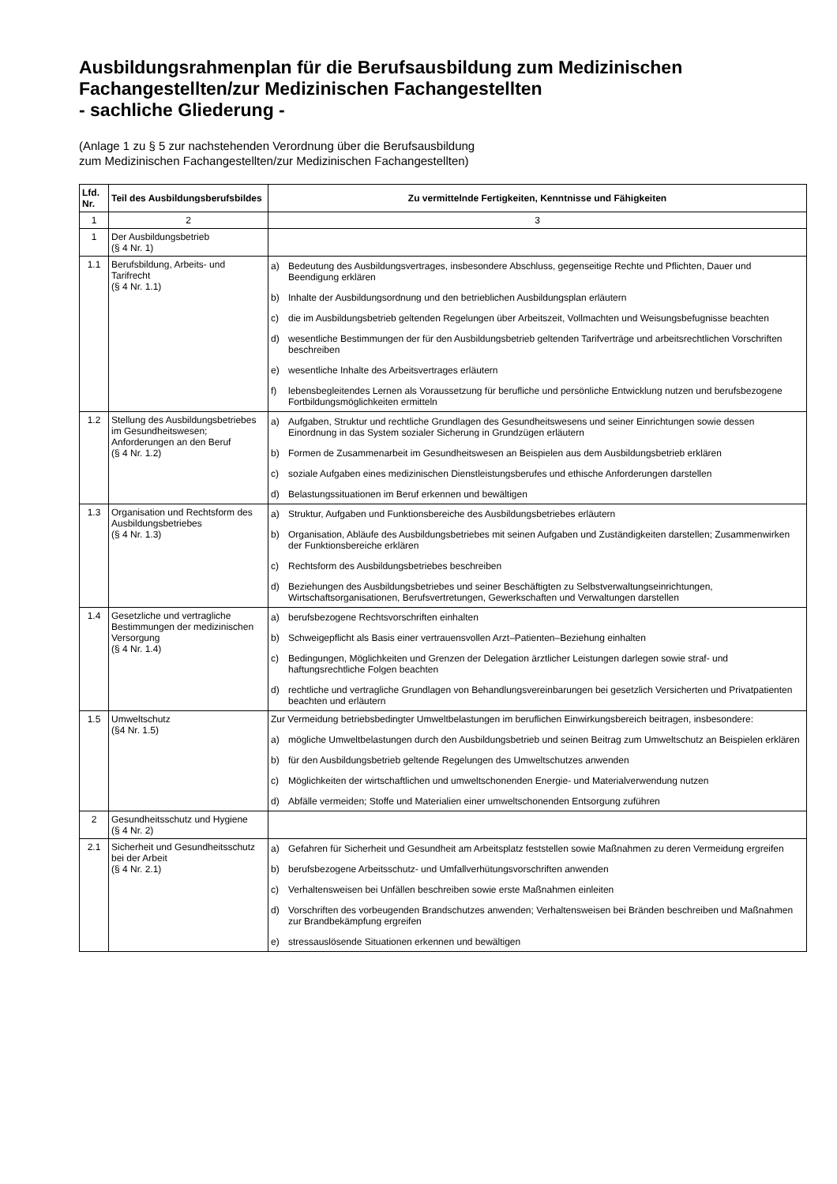Ausbildungsrahmenplan für die Berufsausbildung zum Medizinischen Fachangestellten/zur Medizinischen Fachangestellten
- sachliche Gliederung -
(Anlage 1 zu § 5 zur nachstehenden Verordnung über die Berufsausbildung
zum Medizinischen Fachangestellten/zur Medizinischen Fachangestellten)
| Lfd. Nr. | Teil des Ausbildungsberufsbildes | Zu vermittelnde Fertigkeiten, Kenntnisse und Fähigkeiten |
| --- | --- | --- |
| 1 | 2 | 3 |
| 1 | Der Ausbildungsbetrieb (§ 4 Nr. 1) | |
| 1.1 | Berufsbildung, Arbeits- und Tarifrecht (§ 4 Nr. 1.1) | a) Bedeutung des Ausbildungsvertrages, insbesondere Abschluss, gegenseitige Rechte und Pflichten, Dauer und Beendigung erklären b) Inhalte der Ausbildungsordnung und den betrieblichen Ausbildungsplan erläutern c) die im Ausbildungsbetrieb geltenden Regelungen über Arbeitszeit, Vollmachten und Weisungsbefugnisse beachten d) wesentliche Bestimmungen der für den Ausbildungsbetrieb geltenden Tarifverträge und arbeitsrechtlichen Vorschriften beschreiben e) wesentliche Inhalte des Arbeitsvertrages erläutern f) lebensbegleitendes Lernen als Voraussetzung für berufliche und persönliche Entwicklung nutzen und berufsbezogene Fortbildungsmöglichkeiten ermitteln |
| 1.2 | Stellung des Ausbildungsbetriebes im Gesundheitswesen; Anforderungen an den Beruf (§ 4 Nr. 1.2) | a) Aufgaben, Struktur und rechtliche Grundlagen des Gesundheitswesens und seiner Einrichtungen sowie dessen Einordnung in das System sozialer Sicherung in Grundzügen erläutern b) Formen de Zusammenarbeit im Gesundheitswesen an Beispielen aus dem Ausbildungsbetrieb erklären c) soziale Aufgaben eines medizinischen Dienstleistungsberufes und ethische Anforderungen darstellen d) Belastungssituationen im Beruf erkennen und bewältigen |
| 1.3 | Organisation und Rechtsform des Ausbildungsbetriebes (§ 4 Nr. 1.3) | a) Struktur, Aufgaben und Funktionsbereiche des Ausbildungsbetriebes erläutern b) Organisation, Abläufe des Ausbildungsbetriebes mit seinen Aufgaben und Zuständigkeiten darstellen; Zusammenwirken der Funktionsbereiche erklären c) Rechtsform des Ausbildungsbetriebes beschreiben d) Beziehungen des Ausbildungsbetriebes und seiner Beschäftigten zu Selbstverwaltungseinrichtungen, Wirtschaftsorganisationen, Berufsvertretungen, Gewerkschaften und Verwaltungen darstellen |
| 1.4 | Gesetzliche und vertragliche Bestimmungen der medizinischen Versorgung (§ 4 Nr. 1.4) | a) berufsbezogene Rechtsvorschriften einhalten b) Schweigepflicht als Basis einer vertrauensvollen Arzt–Patienten–Beziehung einhalten c) Bedingungen, Möglichkeiten und Grenzen der Delegation ärztlicher Leistungen darlegen sowie straf- und haftungsrechtliche Folgen beachten d) rechtliche und vertragliche Grundlagen von Behandlungsvereinbarungen bei gesetzlich Versicherten und Privatpatienten beachten und erläutern |
| 1.5 | Umweltschutz (§4 Nr. 1.5) | Zur Vermeidung betriebsbedingter Umweltbelastungen im beruflichen Einwirkungsbereich beitragen, insbesondere: a) mögliche Umweltbelastungen durch den Ausbildungsbetrieb und seinen Beitrag zum Umweltschutz an Beispielen erklären b) für den Ausbildungsbetrieb geltende Regelungen des Umweltschutzes anwenden c) Möglichkeiten der wirtschaftlichen und umweltschonenden Energie- und Materialverwendung nutzen d) Abfälle vermeiden; Stoffe und Materialien einer umweltschonenden Entsorgung zuführen |
| 2 | Gesundheitsschutz und Hygiene (§ 4 Nr. 2) | |
| 2.1 | Sicherheit und Gesundheitsschutz bei der Arbeit (§ 4 Nr. 2.1) | a) Gefahren für Sicherheit und Gesundheit am Arbeitsplatz feststellen sowie Maßnahmen zu deren Vermeidung ergreifen b) berufsbezogene Arbeitsschutz- und Umfallverhütungsvorschriften anwenden c) Verhaltensweisen bei Unfällen beschreiben sowie erste Maßnahmen einleiten d) Vorschriften des vorbeugenden Brandschutzes anwenden; Verhaltensweisen bei Bränden beschreiben und Maßnahmen zur Brandbekämpfung ergreifen e) stressauslösende Situationen erkennen und bewältigen |